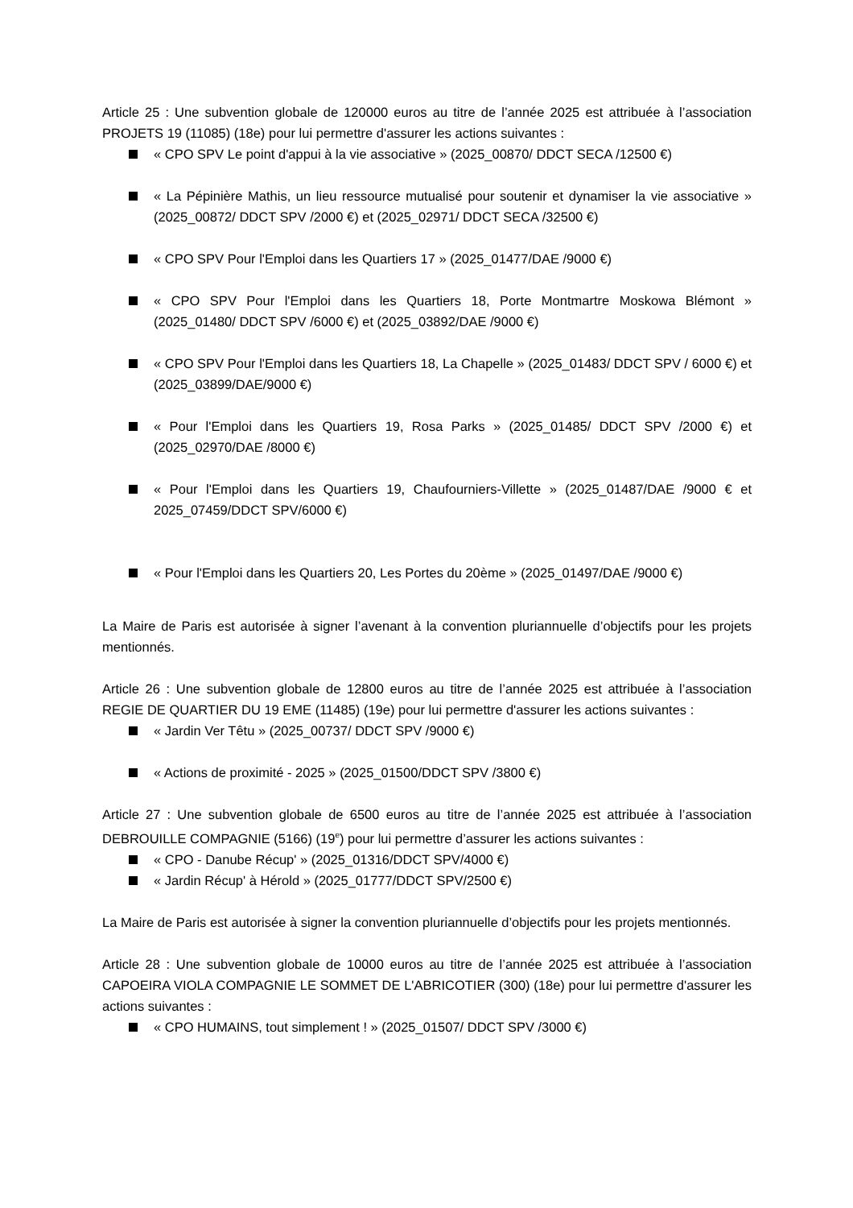Article 25 : Une subvention globale de 120000 euros au titre de l’année 2025 est attribuée à l’association PROJETS 19 (11085) (18e) pour lui permettre d'assurer les actions suivantes :
« CPO SPV Le point d'appui à la vie associative » (2025_00870/ DDCT SECA /12500 €)
« La Pépinière Mathis, un lieu ressource mutualisé pour soutenir et dynamiser la vie associative » (2025_00872/ DDCT SPV /2000 €) et (2025_02971/ DDCT SECA /32500 €)
« CPO SPV Pour l'Emploi dans les Quartiers 17 » (2025_01477/DAE /9000 €)
« CPO SPV Pour l'Emploi dans les Quartiers 18, Porte Montmartre Moskowa Blémont » (2025_01480/ DDCT SPV /6000 €) et (2025_03892/DAE /9000 €)
« CPO SPV Pour l'Emploi dans les Quartiers 18, La Chapelle » (2025_01483/ DDCT SPV / 6000 €) et (2025_03899/DAE/9000 €)
« Pour l'Emploi dans les Quartiers 19, Rosa Parks » (2025_01485/ DDCT SPV /2000 €) et (2025_02970/DAE /8000 €)
« Pour l'Emploi dans les Quartiers 19, Chaufourniers-Villette » (2025_01487/DAE /9000 € et 2025_07459/DDCT SPV/6000 €)
« Pour l'Emploi dans les Quartiers 20, Les Portes du 20ème » (2025_01497/DAE /9000 €)
La Maire de Paris est autorisée à signer l’avenant à la convention pluriannuelle d’objectifs pour les projets mentionnés.
Article 26 : Une subvention globale de 12800 euros au titre de l’année 2025 est attribuée à l’association REGIE DE QUARTIER DU 19 EME (11485) (19e) pour lui permettre d'assurer les actions suivantes :
« Jardin Ver Têtu » (2025_00737/ DDCT SPV /9000 €)
« Actions de proximité - 2025 » (2025_01500/DDCT SPV /3800 €)
Article 27 : Une subvention globale de 6500 euros au titre de l’année 2025 est attribuée à l’association DEBROUILLE COMPAGNIE (5166) (19<sup>e</sup>) pour lui permettre d’assurer les actions suivantes :
« CPO - Danube Récup' » (2025_01316/DDCT SPV/4000 €)
« Jardin Récup' à Hérold » (2025_01777/DDCT SPV/2500 €)
La Maire de Paris est autorisée à signer la convention pluriannuelle d’objectifs pour les projets mentionnés.
Article 28 : Une subvention globale de 10000 euros au titre de l’année 2025 est attribuée à l’association CAPOEIRA VIOLA COMPAGNIE LE SOMMET DE L'ABRICOTIER (300) (18e) pour lui permettre d'assurer les actions suivantes :
« CPO HUMAINS, tout simplement ! » (2025_01507/ DDCT SPV /3000 €)